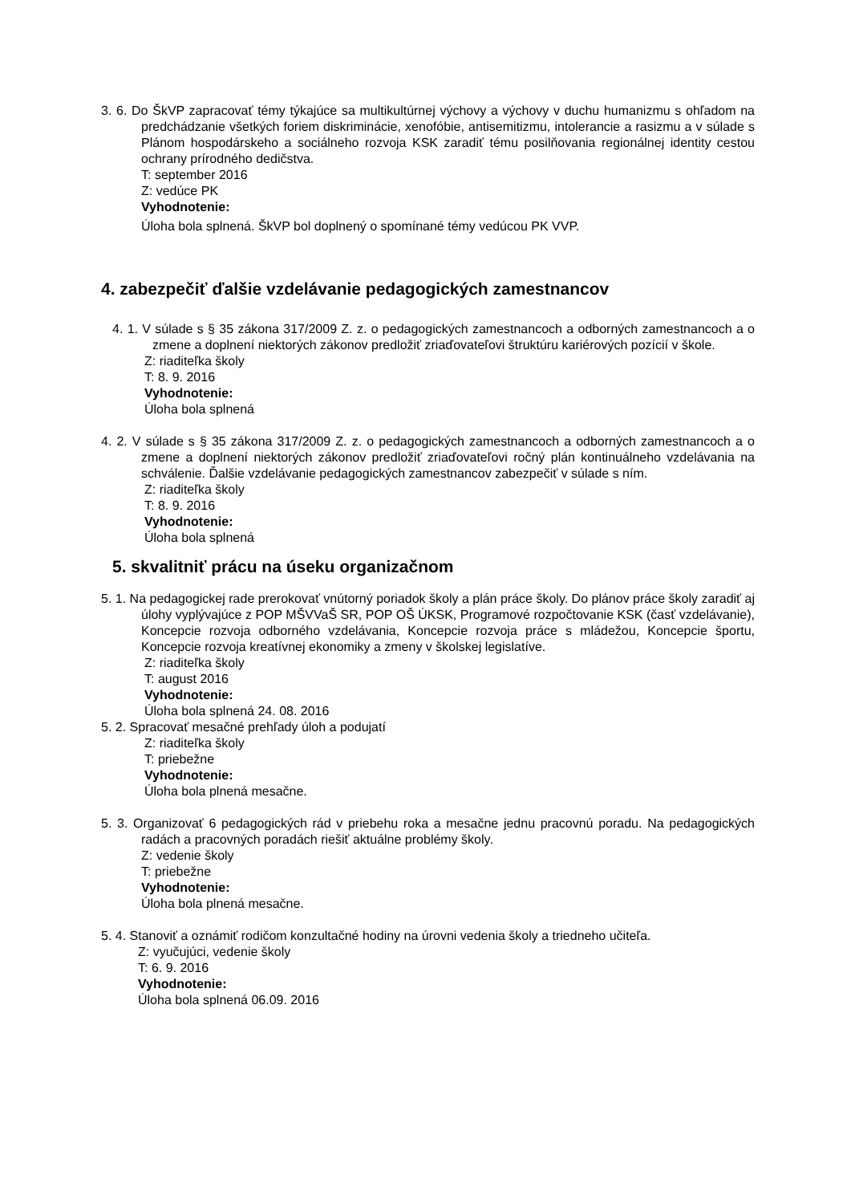3. 6. Do ŠkVP zapracovať témy týkajúce sa multikultúrnej výchovy a výchovy v duchu humanizmu s ohľadom na predchádzanie všetkých foriem diskriminácie, xenofóbie, antisemitizmu, intolerancie a rasizmu a v súlade s Plánom hospodárskeho a sociálneho rozvoja KSK zaradiť tému posilňovania regionálnej identity cestou ochrany prírodného dedičstva.
T: september 2016
Z: vedúce PK
Vyhodnotenie:
Úloha bola splnená. ŠkVP bol doplnený o spomínané témy vedúcou PK VVP.
4. zabezpečiť ďalšie vzdelávanie pedagogických zamestnancov
4. 1. V súlade s § 35 zákona 317/2009 Z. z. o pedagogických zamestnancoch a odborných zamestnancoch a o zmene a doplnení niektorých zákonov predložiť zriaďovateľovi štruktúru kariérových pozícií v škole.
Z: riaditeľka školy
T: 8. 9. 2016
Vyhodnotenie:
Úloha bola splnená
4. 2. V súlade s § 35 zákona 317/2009 Z. z. o pedagogických zamestnancoch a odborných zamestnancoch a o zmene a doplnení niektorých zákonov predložiť zriaďovateľovi ročný plán kontinuálneho vzdelávania na schválenie. Ďalšie vzdelávanie pedagogických zamestnancov zabezpečiť v súlade s ním.
Z: riaditeľka školy
T: 8. 9. 2016
Vyhodnotenie:
Úloha bola splnená
5. skvalitniť prácu na úseku organizačnom
5. 1. Na pedagogickej rade prerokovať vnútorný poriadok školy a plán práce školy. Do plánov práce školy zaradiť aj úlohy vyplývajúce z POP MŠVVaŠ SR, POP OŠ ÚKSK, Programové rozpočtovanie KSK (časť vzdelávanie), Koncepcie rozvoja odborného vzdelávania, Koncepcie rozvoja práce s mládežou, Koncepcie športu, Koncepcie rozvoja kreatívnej ekonomiky a zmeny v školskej legislatíve.
Z: riaditeľka školy
T: august 2016
Vyhodnotenie:
Úloha bola splnená 24. 08. 2016
5. 2. Spracovať mesačné prehľady úloh a podujatí
Z: riaditeľka školy
T: priebežne
Vyhodnotenie:
Úloha bola plnená mesačne.
5. 3. Organizovať 6 pedagogických rád v priebehu roka a mesačne jednu pracovnú poradu. Na pedagogických radách a pracovných poradách riešiť aktuálne problémy školy.
Z: vedenie školy
T: priebežne
Vyhodnotenie:
Úloha bola plnená mesačne.
5. 4. Stanoviť a oznámiť rodičom konzultačné hodiny na úrovni vedenia školy a triedneho učiteľa.
Z: vyučujúci, vedenie školy
T: 6. 9. 2016
Vyhodnotenie:
Úloha bola splnená 06.09. 2016